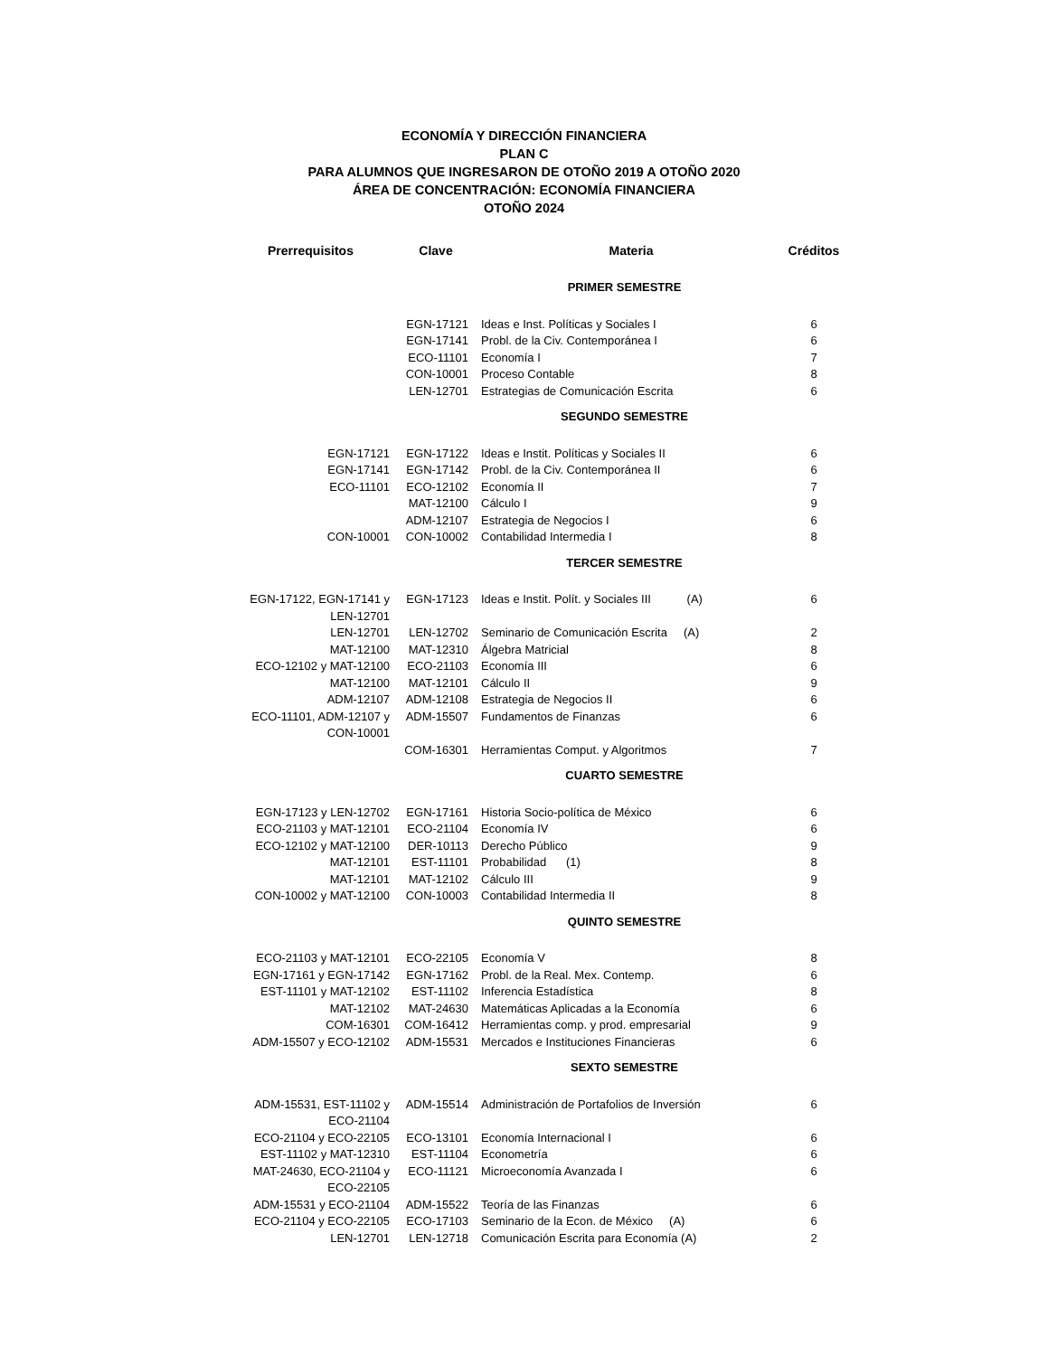ECONOMÍA Y DIRECCIÓN FINANCIERA
PLAN C
PARA ALUMNOS QUE INGRESARON DE OTOÑO 2019 A OTOÑO 2020
ÁREA DE CONCENTRACIÓN: ECONOMÍA FINANCIERA
OTOÑO 2024
| Prerrequisitos | Clave | Materia | Créditos |
| --- | --- | --- | --- |
| | PRIMER SEMESTRE | | |
| | EGN-17121 | Ideas e Inst. Políticas y Sociales I | 6 |
| | EGN-17141 | Probl. de la Civ. Contemporánea I | 6 |
| | ECO-11101 | Economía I | 7 |
| | CON-10001 | Proceso Contable | 8 |
| | LEN-12701 | Estrategias de Comunicación Escrita | 6 |
| | SEGUNDO SEMESTRE | | |
| EGN-17121 | EGN-17122 | Ideas e Instit. Políticas y Sociales II | 6 |
| EGN-17141 | EGN-17142 | Probl. de la Civ. Contemporánea II | 6 |
| ECO-11101 | ECO-12102 | Economía II | 7 |
| | MAT-12100 | Cálculo I | 9 |
| | ADM-12107 | Estrategia de Negocios I | 6 |
| CON-10001 | CON-10002 | Contabilidad Intermedia I | 8 |
| | TERCER SEMESTRE | | |
| EGN-17122, EGN-17141 y LEN-12701 | EGN-17123 | Ideas e Instit. Polít. y Sociales III (A) | 6 |
| LEN-12701 | LEN-12702 | Seminario de Comunicación Escrita (A) | 2 |
| MAT-12100 | MAT-12310 | Álgebra Matricial | 8 |
| ECO-12102 y MAT-12100 | ECO-21103 | Economía III | 6 |
| MAT-12100 | MAT-12101 | Cálculo II | 9 |
| ADM-12107 | ADM-12108 | Estrategia de Negocios II | 6 |
| ECO-11101, ADM-12107 y CON-10001 | ADM-15507 | Fundamentos de Finanzas | 6 |
| | COM-16301 | Herramientas Comput. y Algoritmos | 7 |
| | CUARTO SEMESTRE | | |
| EGN-17123 y LEN-12702 | EGN-17161 | Historia Socio-política de México | 6 |
| ECO-21103 y MAT-12101 | ECO-21104 | Economía IV | 6 |
| ECO-12102 y MAT-12100 | DER-10113 | Derecho Público | 9 |
| MAT-12101 | EST-11101 | Probabilidad (1) | 8 |
| MAT-12101 | MAT-12102 | Cálculo III | 9 |
| CON-10002 y MAT-12100 | CON-10003 | Contabilidad Intermedia II | 8 |
| | QUINTO SEMESTRE | | |
| ECO-21103 y MAT-12101 | ECO-22105 | Economía V | 8 |
| EGN-17161 y EGN-17142 | EGN-17162 | Probl. de la Real. Mex. Contemp. | 6 |
| EST-11101 y MAT-12102 | EST-11102 | Inferencia Estadística | 8 |
| MAT-12102 | MAT-24630 | Matemáticas Aplicadas a la Economía | 6 |
| COM-16301 | COM-16412 | Herramientas comp. y prod. empresarial | 9 |
| ADM-15507 y ECO-12102 | ADM-15531 | Mercados e Instituciones Financieras | 6 |
| | SEXTO SEMESTRE | | |
| ADM-15531, EST-11102 y ECO-21104 | ADM-15514 | Administración de Portafolios de Inversión | 6 |
| ECO-21104 y ECO-22105 | ECO-13101 | Economía Internacional I | 6 |
| EST-11102 y MAT-12310 | EST-11104 | Econometría | 6 |
| MAT-24630, ECO-21104 y ECO-22105 | ECO-11121 | Microeconomía Avanzada I | 6 |
| ADM-15531 y ECO-21104 | ADM-15522 | Teoría de las Finanzas | 6 |
| ECO-21104 y ECO-22105 | ECO-17103 | Seminario de la Econ. de México (A) | 6 |
| LEN-12701 | LEN-12718 | Comunicación Escrita para Economía (A) | 2 |